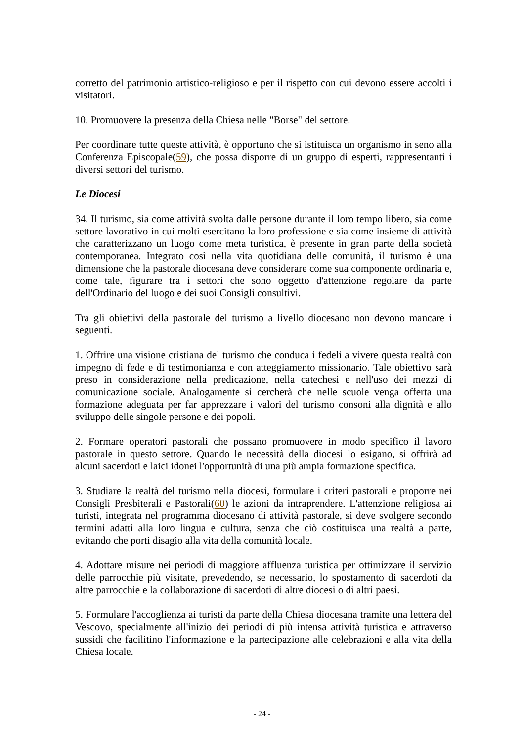corretto del patrimonio artistico-religioso e per il rispetto con cui devono essere accolti i visitatori.
10. Promuovere la presenza della Chiesa nelle "Borse" del settore.
Per coordinare tutte queste attività, è opportuno che si istituisca un organismo in seno alla Conferenza Episcopale(59), che possa disporre di un gruppo di esperti, rappresentanti i diversi settori del turismo.
Le Diocesi
34. Il turismo, sia come attività svolta dalle persone durante il loro tempo libero, sia come settore lavorativo in cui molti esercitano la loro professione e sia come insieme di attività che caratterizzano un luogo come meta turistica, è presente in gran parte della società contemporanea. Integrato così nella vita quotidiana delle comunità, il turismo è una dimensione che la pastorale diocesana deve considerare come sua componente ordinaria e, come tale, figurare tra i settori che sono oggetto d'attenzione regolare da parte dell'Ordinario del luogo e dei suoi Consigli consultivi.
Tra gli obiettivi della pastorale del turismo a livello diocesano non devono mancare i seguenti.
1. Offrire una visione cristiana del turismo che conduca i fedeli a vivere questa realtà con impegno di fede e di testimonianza e con atteggiamento missionario. Tale obiettivo sarà preso in considerazione nella predicazione, nella catechesi e nell'uso dei mezzi di comunicazione sociale. Analogamente si cercherà che nelle scuole venga offerta una formazione adeguata per far apprezzare i valori del turismo consoni alla dignità e allo sviluppo delle singole persone e dei popoli.
2. Formare operatori pastorali che possano promuovere in modo specifico il lavoro pastorale in questo settore. Quando le necessità della diocesi lo esigano, si offrirà ad alcuni sacerdoti e laici idonei l'opportunità di una più ampia formazione specifica.
3. Studiare la realtà del turismo nella diocesi, formulare i criteri pastorali e proporre nei Consigli Presbiterali e Pastorali(60) le azioni da intraprendere. L'attenzione religiosa ai turisti, integrata nel programma diocesano di attività pastorale, si deve svolgere secondo termini adatti alla loro lingua e cultura, senza che ciò costituisca una realtà a parte, evitando che porti disagio alla vita della comunità locale.
4. Adottare misure nei periodi di maggiore affluenza turistica per ottimizzare il servizio delle parrocchie più visitate, prevedendo, se necessario, lo spostamento di sacerdoti da altre parrocchie e la collaborazione di sacerdoti di altre diocesi o di altri paesi.
5. Formulare l'accoglienza ai turisti da parte della Chiesa diocesana tramite una lettera del Vescovo, specialmente all'inizio dei periodi di più intensa attività turistica e attraverso sussidi che facilitino l'informazione e la partecipazione alle celebrazioni e alla vita della Chiesa locale.
- 24 -